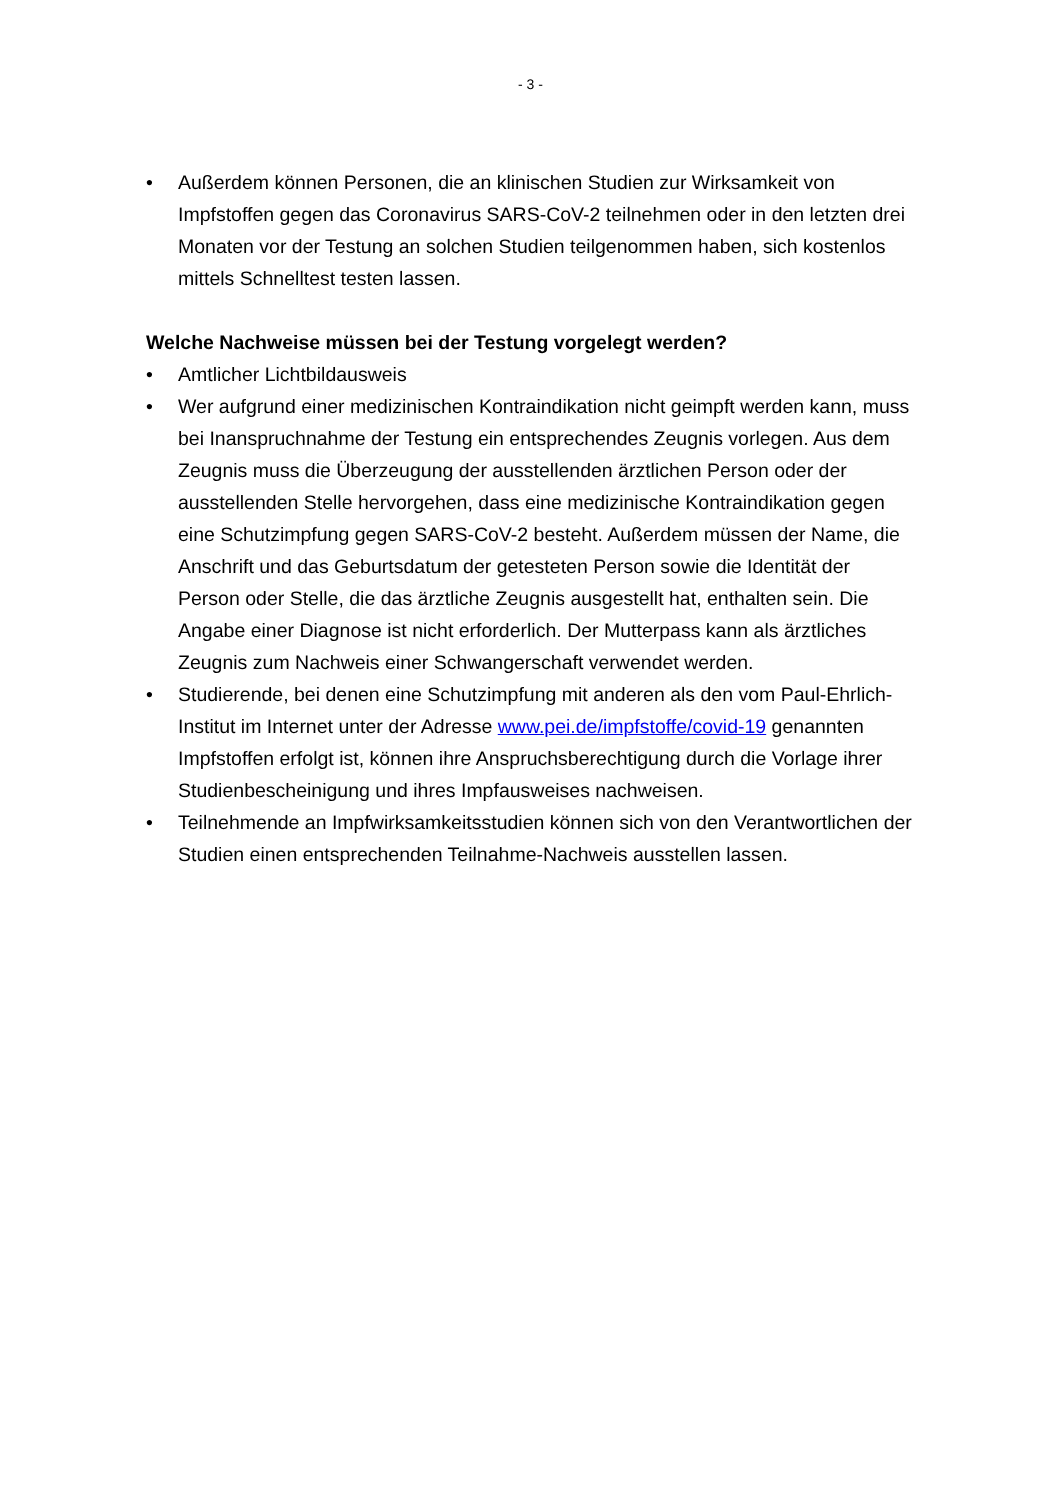- 3 -
• Außerdem können Personen, die an klinischen Studien zur Wirksamkeit von Impfstoffen gegen das Coronavirus SARS-CoV-2 teilnehmen oder in den letz­ten drei Monaten vor der Testung an solchen Studien teilgenommen haben, sich kostenlos mittels Schnelltest testen lassen.
Welche Nachweise müssen bei der Testung vorgelegt werden?
• Amtlicher Lichtbildausweis
• Wer aufgrund einer medizinischen Kontraindikation nicht geimpft werden kann, muss bei Inanspruchnahme der Testung ein entsprechendes Zeugnis vorlegen. Aus dem Zeugnis muss die Überzeugung der ausstellenden ärztli­chen Person oder der ausstellenden Stelle hervorgehen, dass eine medizini­sche Kontraindikation gegen eine Schutzimpfung gegen SARS-CoV-2 be­steht. Außerdem müssen der Name, die Anschrift und das Geburtsdatum der getesteten Person sowie die Identität der Person oder Stelle, die das ärztli­che Zeugnis ausgestellt hat, enthalten sein. Die Angabe einer Diagnose ist nicht erforderlich. Der Mutterpass kann als ärztliches Zeugnis zum Nachweis einer Schwangerschaft verwendet werden.
• Studierende, bei denen eine Schutzimpfung mit anderen als den vom Paul-Ehrlich-Institut im Internet unter der Adresse www.pei.de/impfstoffe/covid-19 genannten Impfstoffen erfolgt ist, können ihre Anspruchsberechtigung durch die Vorlage ihrer Studienbescheinigung und ihres Impfausweises nachwei­sen.
• Teilnehmende an Impfwirksamkeitsstudien können sich von den Verantwortli­chen der Studien einen entsprechenden Teilnahme-Nachweis ausstellen las­sen.